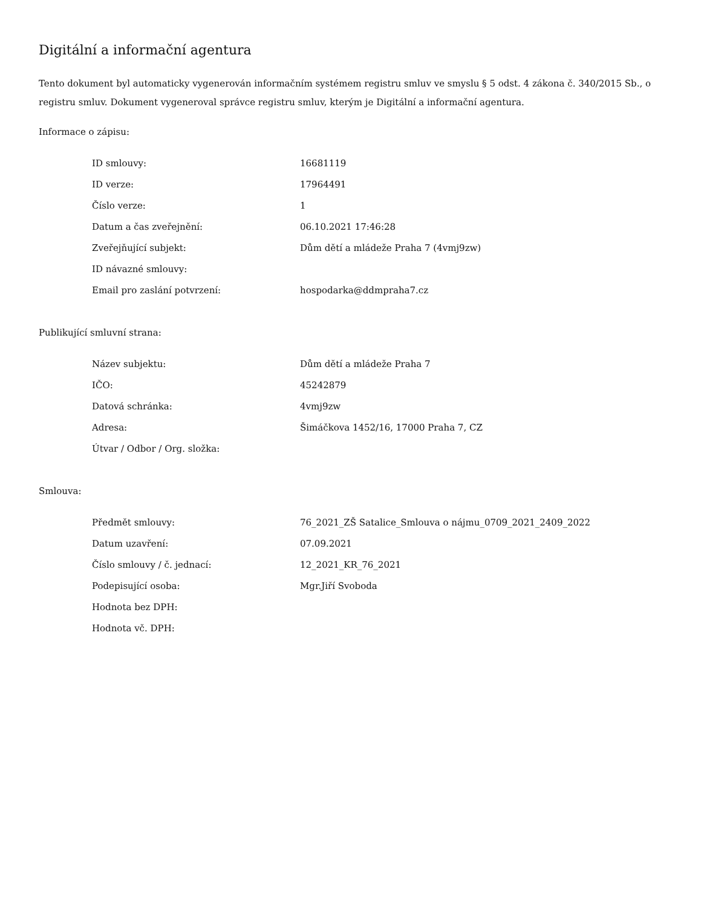Digitální a informační agentura
Tento dokument byl automaticky vygenerován informačním systémem registru smluv ve smyslu § 5 odst. 4 zákona č. 340/2015 Sb., o registru smluv. Dokument vygeneroval správce registru smluv, kterým je Digitální a informační agentura.
Informace o zápisu:
| ID smlouvy: | 16681119 |
| ID verze: | 17964491 |
| Číslo verze: | 1 |
| Datum a čas zveřejnění: | 06.10.2021 17:46:28 |
| Zveřejňující subjekt: | Dům dětí a mládeže Praha 7 (4vmj9zw) |
| ID návazné smlouvy: | |
| Email pro zaslání potvrzení: | hospodarka@ddmpraha7.cz |
Publikující smluvní strana:
| Název subjektu: | Dům dětí a mládeže Praha 7 |
| IČO: | 45242879 |
| Datová schránka: | 4vmj9zw |
| Adresa: | Šimáčkova 1452/16, 17000 Praha 7, CZ |
| Útvar / Odbor / Org. složka: | |
Smlouva:
| Předmět smlouvy: | 76_2021_ZŠ Satalice_Smlouva o nájmu_0709_2021_2409_2022 |
| Datum uzavření: | 07.09.2021 |
| Číslo smlouvy / č. jednací: | 12_2021_KR_76_2021 |
| Podepisující osoba: | Mgr.Jiří Svoboda |
| Hodnota bez DPH: | |
| Hodnota vč. DPH: | |